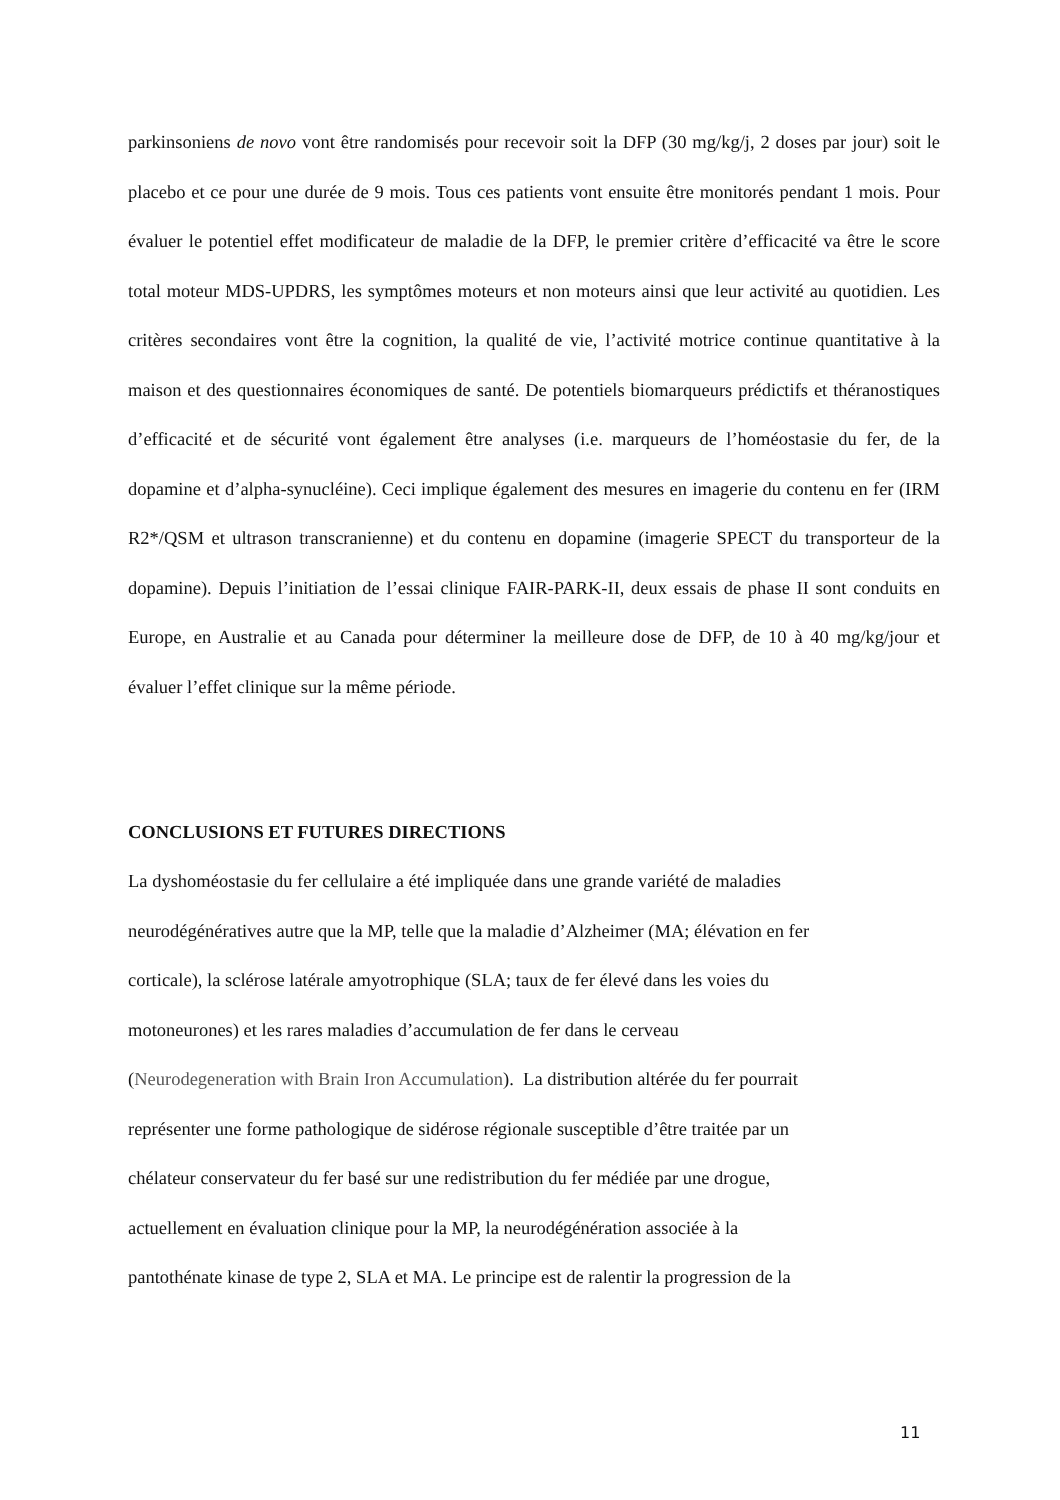parkinsoniens de novo vont être randomisés pour recevoir soit la DFP (30 mg/kg/j, 2 doses par jour) soit le placebo et ce pour une durée de 9 mois. Tous ces patients vont ensuite être monitorés pendant 1 mois. Pour évaluer le potentiel effet modificateur de maladie de la DFP, le premier critère d’efficacité va être le score total moteur MDS-UPDRS, les symptômes moteurs et non moteurs ainsi que leur activité au quotidien. Les critères secondaires vont être la cognition, la qualité de vie, l’activité motrice continue quantitative à la maison et des questionnaires économiques de santé. De potentiels biomarqueurs prédictifs et théranostiques d’efficacité et de sécurité vont également être analyses (i.e. marqueurs de l’homéostasie du fer, de la dopamine et d’alpha-synucléine). Ceci implique également des mesures en imagerie du contenu en fer (IRM R2*/QSM et ultrason transcranienne) et du contenu en dopamine (imagerie SPECT du transporteur de la dopamine). Depuis l’initiation de l’essai clinique FAIR-PARK-II, deux essais de phase II sont conduits en Europe, en Australie et au Canada pour déterminer la meilleure dose de DFP, de 10 à 40 mg/kg/jour et évaluer l’effet clinique sur la même période.
CONCLUSIONS ET FUTURES DIRECTIONS
La dyshoméostasie du fer cellulaire a été impliquée dans une grande variété de maladies
neurodégénératives autre que la MP, telle que la maladie d’Alzheimer (MA; élévation en fer
corticale), la sclérose latérale amyotrophique (SLA; taux de fer élevé dans les voies du
motoneurones) et les rares maladies d’accumulation de fer dans le cerveau
(Neurodegeneration with Brain Iron Accumulation). La distribution altérée du fer pourrait
représenter une forme pathologique de sidérose régionale susceptible d’être traitée par un
chélateur conservateur du fer basé sur une redistribution du fer médiée par une drogue,
actuellement en évaluation clinique pour la MP, la neurodégénération associée à la
pantothénate kinase de type 2, SLA et MA. Le principe est de ralentir la progression de la
11